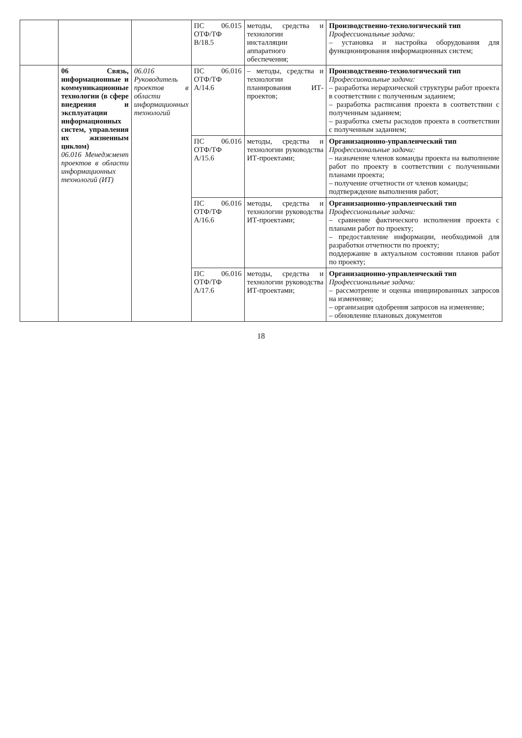| | | | ПС 06.015 ОТФ/ТФ B/18.5 | методы, средства и технологии инсталляции аппаратного обеспечения; | Производственно-технологический тип Профессиональные задачи: – установка и настройка оборудования для функционирования информационных систем; |
| | 06 Связь, информационные и коммуникационные технологии (в сфере внедрения и эксплуатации информационных систем, управления их жизненным циклом) 06.016 Менеджмент проектов в области информационных технологий (ИТ) | 06.016 Руководитель проектов в области информационных технологий | ПС 06.016 ОТФ/ТФ A/14.6 | – методы, средства и технологии планирования ИТ-проектов; | Производственно-технологический тип Профессиональные задачи: – разработка иерархической структуры работ проекта в соответствии с полученным заданием; – разработка расписания проекта в соответствии с полученным заданием; – разработка сметы расходов проекта в соответствии с полученным заданием; |
| | | | ПС 06.016 ОТФ/ТФ A/15.6 | методы, средства и технологии руководства ИТ-проектами; | Организационно-управленческий тип Профессиональные задачи: – назначение членов команды проекта на выполнение работ по проекту в соответствии с полученными планами проекта; – получение отчетности от членов команды; подтверждение выполнения работ; |
| | | | ПС 06.016 ОТФ/ТФ A/16.6 | методы, средства и технологии руководства ИТ-проектами; | Организационно-управленческий тип Профессиональные задачи: – сравнение фактического исполнения проекта с планами работ по проекту; – предоставление информации, необходимой для разработки отчетности по проекту; поддержание в актуальном состоянии планов работ по проекту; |
| | | | ПС 06.016 ОТФ/ТФ A/17.6 | методы, средства и технологии руководства ИТ-проектами; | Организационно-управленческий тип Профессиональные задачи: – рассмотрение и оценка инициированных запросов на изменение; – организация одобрения запросов на изменение; – обновление плановых документов |
18